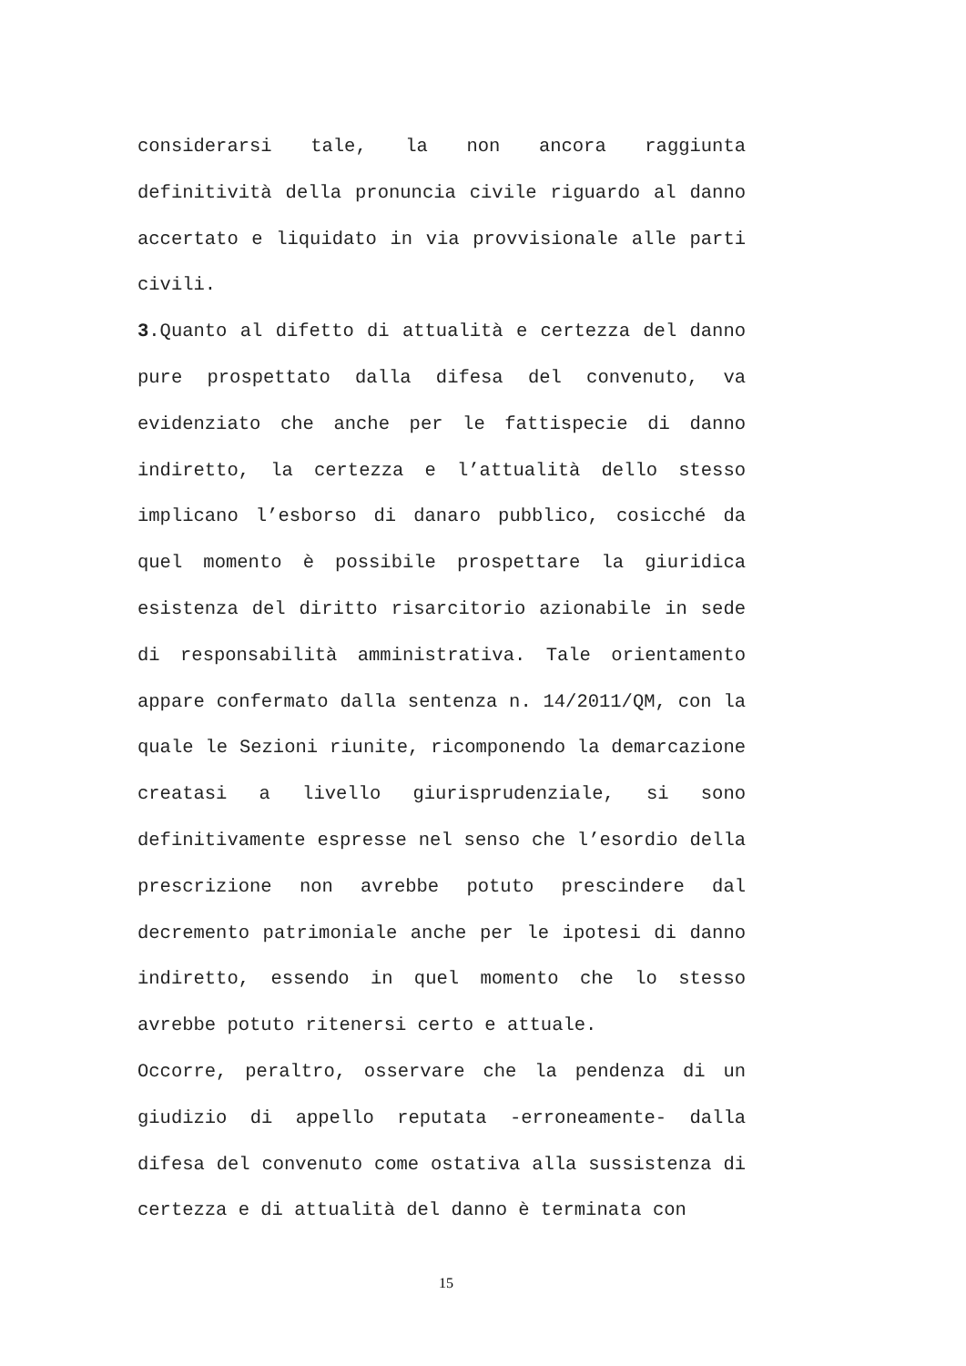considerarsi tale, la non ancora raggiunta definitività della pronuncia civile riguardo al danno accertato e liquidato in via provvisionale alle parti civili.
3.Quanto al difetto di attualità e certezza del danno pure prospettato dalla difesa del convenuto, va evidenziato che anche per le fattispecie di danno indiretto, la certezza e l’attualità dello stesso implicano l’esborso di danaro pubblico, cosicché da quel momento è possibile prospettare la giuridica esistenza del diritto risarcitorio azionabile in sede di responsabilità amministrativa. Tale orientamento appare confermato dalla sentenza n. 14/2011/QM, con la quale le Sezioni riunite, ricomponendo la demarcazione creatasi a livello giurisprudenziale, si sono definitivamente espresse nel senso che l’esordio della prescrizione non avrebbe potuto prescindere dal decremento patrimoniale anche per le ipotesi di danno indiretto, essendo in quel momento che lo stesso avrebbe potuto ritenersi certo e attuale.
Occorre, peraltro, osservare che la pendenza di un giudizio di appello reputata -erroneamente- dalla difesa del convenuto come ostativa alla sussistenza di certezza e di attualità del danno è terminata con
15